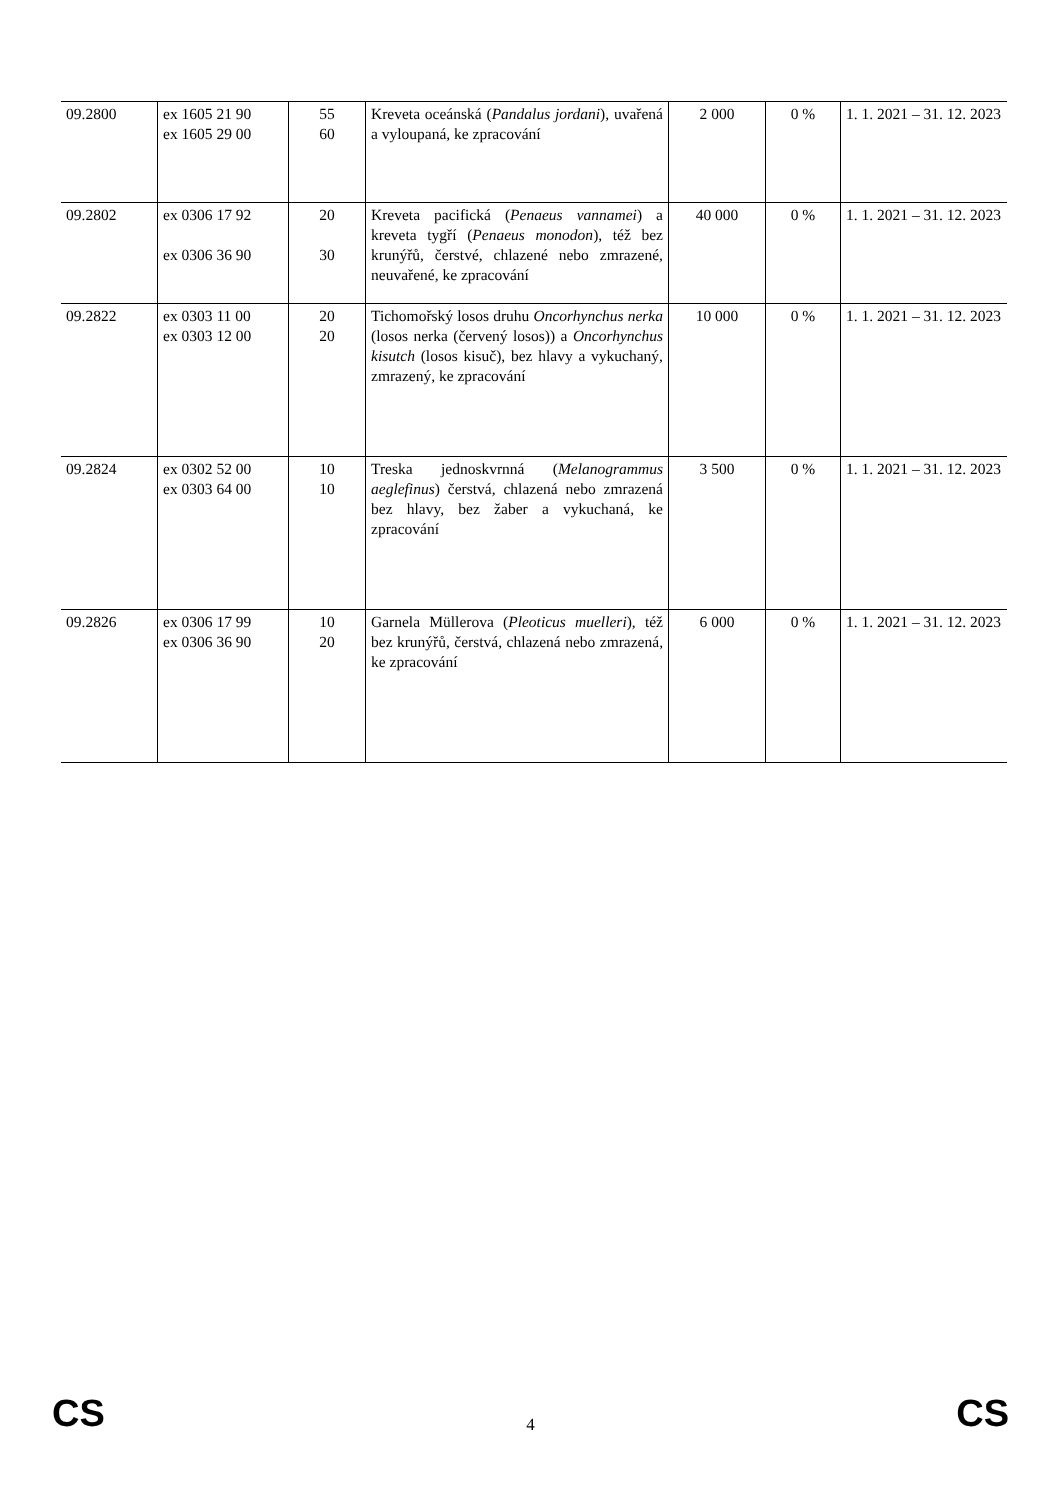| 09.2800 | ex 1605 21 90 ex 1605 29 00 | 55 60 | Kreveta oceánská ( Pandalus jordani ), uvařená a vyloupaná, ke zpracování | 2 000 | 0 % | 1. 1. 2021 – 31. 12. 2023 |
| 09.2802 | ex 0306 17 92 ex 0306 36 90 | 20 30 | Kreveta pacifická ( Penaeus vannamei ) a kreveta tygří ( Penaeus monodon ), též bez krunýřů, čerstvé, chlazené nebo zmrazené, neuvařené, ke zpracování | 40 000 | 0 % | 1. 1. 2021 – 31. 12. 2023 |
| 09.2822 | ex 0303 11 00 ex 0303 12 00 | 20 20 | Tichomořský losos druhu Oncorhynchus nerka (losos nerka (červený losos)) a Oncorhynchus kisutch (losos kisuč), bez hlavy a vykuchaný, zmrazený, ke zpracování | 10 000 | 0 % | 1. 1. 2021 – 31. 12. 2023 |
| 09.2824 | ex 0302 52 00 ex 0303 64 00 | 10 10 | Treska jednoskvrnná ( Melanogrammus aeglefinus ) čerstvá, chlazená nebo zmrazená bez hlavy, bez žaber a vykuchaná, ke zpracování | 3 500 | 0 % | 1. 1. 2021 – 31. 12. 2023 |
| 09.2826 | ex 0306 17 99 ex 0306 36 90 | 10 20 | Garnela Müllerova ( Pleoticus muelleri ), též bez krunýřů, čerstvá, chlazená nebo zmrazená, ke zpracování | 6 000 | 0 % | 1. 1. 2021 – 31. 12. 2023 |
CS 4 CS